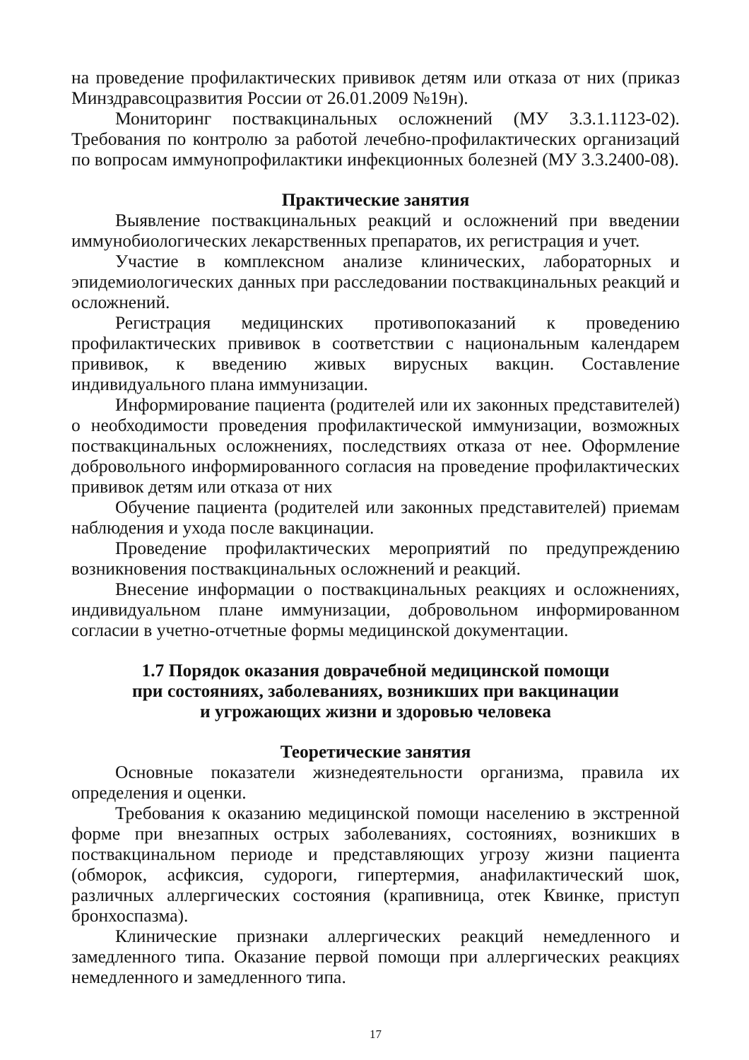на проведение профилактических прививок детям или отказа от них (приказ Минздравсоцразвития России от 26.01.2009 №19н).
Мониторинг поствакцинальных осложнений (МУ 3.3.1.1123-02). Требования по контролю за работой лечебно-профилактических организаций по вопросам иммунопрофилактики инфекционных болезней (МУ 3.3.2400-08).
Практические занятия
Выявление поствакцинальных реакций и осложнений при введении иммунобиологических лекарственных препаратов, их регистрация и учет.
Участие в комплексном анализе клинических, лабораторных и эпидемиологических данных при расследовании поствакцинальных реакций и осложнений.
Регистрация медицинских противопоказаний к проведению профилактических прививок в соответствии с национальным календарем прививок, к введению живых вирусных вакцин. Составление индивидуального плана иммунизации.
Информирование пациента (родителей или их законных представителей) о необходимости проведения профилактической иммунизации, возможных поствакцинальных осложнениях, последствиях отказа от нее. Оформление добровольного информированного согласия на проведение профилактических прививок детям или отказа от них
Обучение пациента (родителей или законных представителей) приемам наблюдения и ухода после вакцинации.
Проведение профилактических мероприятий по предупреждению возникновения поствакцинальных осложнений и реакций.
Внесение информации о поствакцинальных реакциях и осложнениях, индивидуальном плане иммунизации, добровольном информированном согласии в учетно-отчетные формы медицинской документации.
1.7 Порядок оказания доврачебной медицинской помощи
при состояниях, заболеваниях, возникших при вакцинации
и угрожающих жизни и здоровью человека
Теоретические занятия
Основные показатели жизнедеятельности организма, правила их определения и оценки.
Требования к оказанию медицинской помощи населению в экстренной форме при внезапных острых заболеваниях, состояниях, возникших в поствакцинальном периоде и представляющих угрозу жизни пациента (обморок, асфиксия, судороги, гипертермия, анафилактический шок, различных аллергических состояния (крапивница, отек Квинке, приступ бронхоспазма).
Клинические признаки аллергических реакций немедленного и замедленного типа. Оказание первой помощи при аллергических реакциях немедленного и замедленного типа.
17